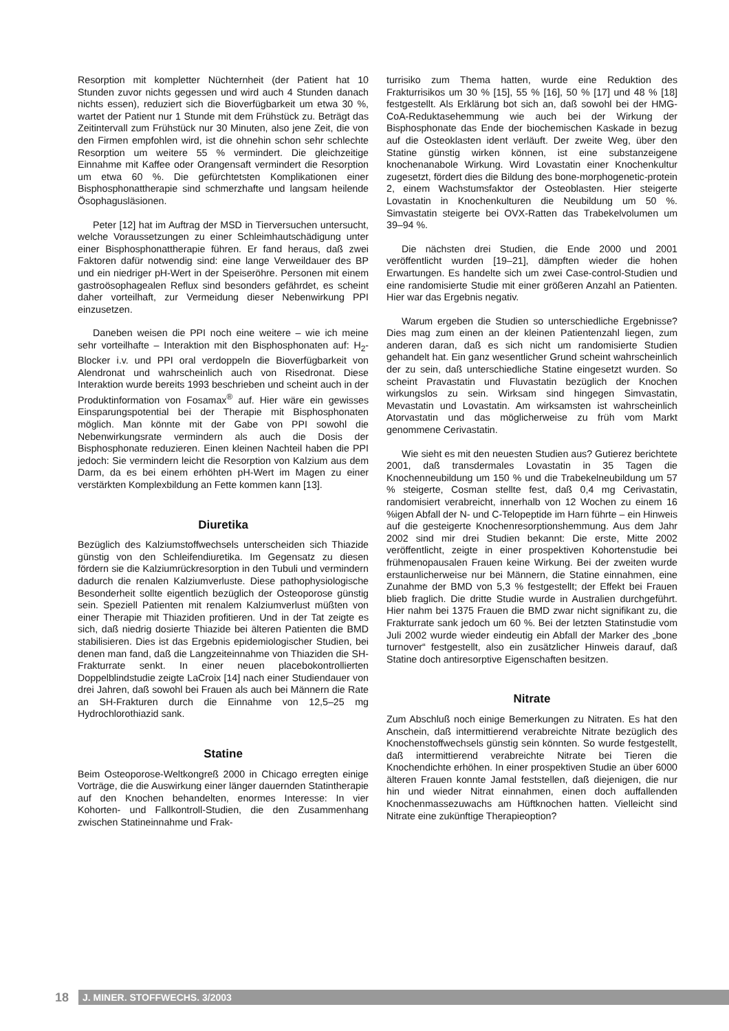Resorption mit kompletter Nüchternheit (der Patient hat 10 Stunden zuvor nichts gegessen und wird auch 4 Stunden danach nichts essen), reduziert sich die Bioverfügbarkeit um etwa 30 %, wartet der Patient nur 1 Stunde mit dem Frühstück zu. Beträgt das Zeitintervall zum Frühstück nur 30 Minuten, also jene Zeit, die von den Firmen empfohlen wird, ist die ohnehin schon sehr schlechte Resorption um weitere 55 % vermindert. Die gleichzeitige Einnahme mit Kaffee oder Orangensaft vermindert die Resorption um etwa 60 %. Die gefürchtetsten Komplikationen einer Bisphosphonattherapie sind schmerzhafte und langsam heilende Ösophagusläsionen.
Peter [12] hat im Auftrag der MSD in Tierversuchen untersucht, welche Voraussetzungen zu einer Schleimhautschädigung unter einer Bisphosphonattherapie führen. Er fand heraus, daß zwei Faktoren dafür notwendig sind: eine lange Verweildauer des BP und ein niedriger pH-Wert in der Speiseröhre. Personen mit einem gastroösophagealen Reflux sind besonders gefährdet, es scheint daher vorteilhaft, zur Vermeidung dieser Nebenwirkung PPI einzusetzen.
Daneben weisen die PPI noch eine weitere – wie ich meine sehr vorteilhafte – Interaktion mit den Bisphosphonaten auf: H<sub>2</sub>-Blocker i.v. und PPI oral verdoppeln die Bioverfügbarkeit von Alendronat und wahrscheinlich auch von Risedronat. Diese Interaktion wurde bereits 1993 beschrieben und scheint auch in der Produktinformation von Fosamax<sup>®</sup> auf. Hier wäre ein gewisses Einsparungspotential bei der Therapie mit Bisphosphonaten möglich. Man könnte mit der Gabe von PPI sowohl die Nebenwirkungsrate vermindern als auch die Dosis der Bisphosphonate reduzieren. Einen kleinen Nachteil haben die PPI jedoch: Sie vermindern leicht die Resorption von Kalzium aus dem Darm, da es bei einem erhöhten pH-Wert im Magen zu einer verstärkten Komplexbildung an Fette kommen kann [13].
Diuretika
Bezüglich des Kalziumstoffwechsels unterscheiden sich Thiazide günstig von den Schleifendiuretika. Im Gegensatz zu diesen fördern sie die Kalziumrückresorption in den Tubuli und vermindern dadurch die renalen Kalziumverluste. Diese pathophysiologische Besonderheit sollte eigentlich bezüglich der Osteoporose günstig sein. Speziell Patienten mit renalem Kalziumverlust müßten von einer Therapie mit Thiaziden profitieren. Und in der Tat zeigte es sich, daß niedrig dosierte Thiazide bei älteren Patienten die BMD stabilisieren. Dies ist das Ergebnis epidemiologischer Studien, bei denen man fand, daß die Langzeiteinnahme von Thiaziden die SH-Frakturrate senkt. In einer neuen placebokontrollierten Doppelblindstudie zeigte LaCroix [14] nach einer Studiendauer von drei Jahren, daß sowohl bei Frauen als auch bei Männern die Rate an SH-Frakturen durch die Einnahme von 12,5–25 mg Hydrochlorothiazid sank.
Statine
Beim Osteoporose-Weltkongreß 2000 in Chicago erregten einige Vorträge, die die Auswirkung einer länger dauernden Statintherapie auf den Knochen behandelten, enormes Interesse: In vier Kohorten- und Fallkontroll-Studien, die den Zusammenhang zwischen Statineinnahme und Frak-
turrisiko zum Thema hatten, wurde eine Reduktion des Frakturrisikos um 30 % [15], 55 % [16], 50 % [17] und 48 % [18] festgestellt. Als Erklärung bot sich an, daß sowohl bei der HMG-CoA-Reduktasehemmung wie auch bei der Wirkung der Bisphosphonate das Ende der biochemischen Kaskade in bezug auf die Osteoklasten ident verläuft. Der zweite Weg, über den Statine günstig wirken können, ist eine substanzeigene knochenanabole Wirkung. Wird Lovastatin einer Knochenkultur zugesetzt, fördert dies die Bildung des bone-morphogenetic-protein 2, einem Wachstumsfaktor der Osteoblasten. Hier steigerte Lovastatin in Knochenkulturen die Neubildung um 50 %. Simvastatin steigerte bei OVX-Ratten das Trabekelvolumen um 39–94 %.
Die nächsten drei Studien, die Ende 2000 und 2001 veröffentlicht wurden [19–21], dämpften wieder die hohen Erwartungen. Es handelte sich um zwei Case-control-Studien und eine randomisierte Studie mit einer größeren Anzahl an Patienten. Hier war das Ergebnis negativ.
Warum ergeben die Studien so unterschiedliche Ergebnisse? Dies mag zum einen an der kleinen Patientenzahl liegen, zum anderen daran, daß es sich nicht um randomisierte Studien gehandelt hat. Ein ganz wesentlicher Grund scheint wahrscheinlich der zu sein, daß unterschiedliche Statine eingesetzt wurden. So scheint Pravastatin und Fluvastatin bezüglich der Knochen wirkungslos zu sein. Wirksam sind hingegen Simvastatin, Mevastatin und Lovastatin. Am wirksamsten ist wahrscheinlich Atorvastatin und das möglicherweise zu früh vom Markt genommene Cerivastatin.
Wie sieht es mit den neuesten Studien aus? Gutierez berichtete 2001, daß transdermales Lovastatin in 35 Tagen die Knochenneubildung um 150 % und die Trabekelneubildung um 57 % steigerte, Cosman stellte fest, daß 0,4 mg Cerivastatin, randomisiert verabreicht, innerhalb von 12 Wochen zu einem 16 %igen Abfall der N- und C-Telopeptide im Harn führte – ein Hinweis auf die gesteigerte Knochenresorptionshemmung. Aus dem Jahr 2002 sind mir drei Studien bekannt: Die erste, Mitte 2002 veröffentlicht, zeigte in einer prospektiven Kohortenstudie bei frühmenopausalen Frauen keine Wirkung. Bei der zweiten wurde erstaunlicherweise nur bei Männern, die Statine einnahmen, eine Zunahme der BMD von 5,3 % festgestellt; der Effekt bei Frauen blieb fraglich. Die dritte Studie wurde in Australien durchgeführt. Hier nahm bei 1375 Frauen die BMD zwar nicht signifikant zu, die Frakturrate sank jedoch um 60 %. Bei der letzten Statinstudie vom Juli 2002 wurde wieder eindeutig ein Abfall der Marker des „bone turnover“ festgestellt, also ein zusätzlicher Hinweis darauf, daß Statine doch antiresorptive Eigenschaften besitzen.
Nitrate
Zum Abschluß noch einige Bemerkungen zu Nitraten. Es hat den Anschein, daß intermittierend verabreichte Nitrate bezüglich des Knochenstoffwechsels günstig sein könnten. So wurde festgestellt, daß intermittierend verabreichte Nitrate bei Tieren die Knochendichte erhöhen. In einer prospektiven Studie an über 6000 älteren Frauen konnte Jamal feststellen, daß diejenigen, die nur hin und wieder Nitrat einnahmen, einen doch auffallenden Knochenmassezuwachs am Hüftknochen hatten. Vielleicht sind Nitrate eine zukünftige Therapieoption?
18
J. MINER. STOFFWECHS. 3/2003